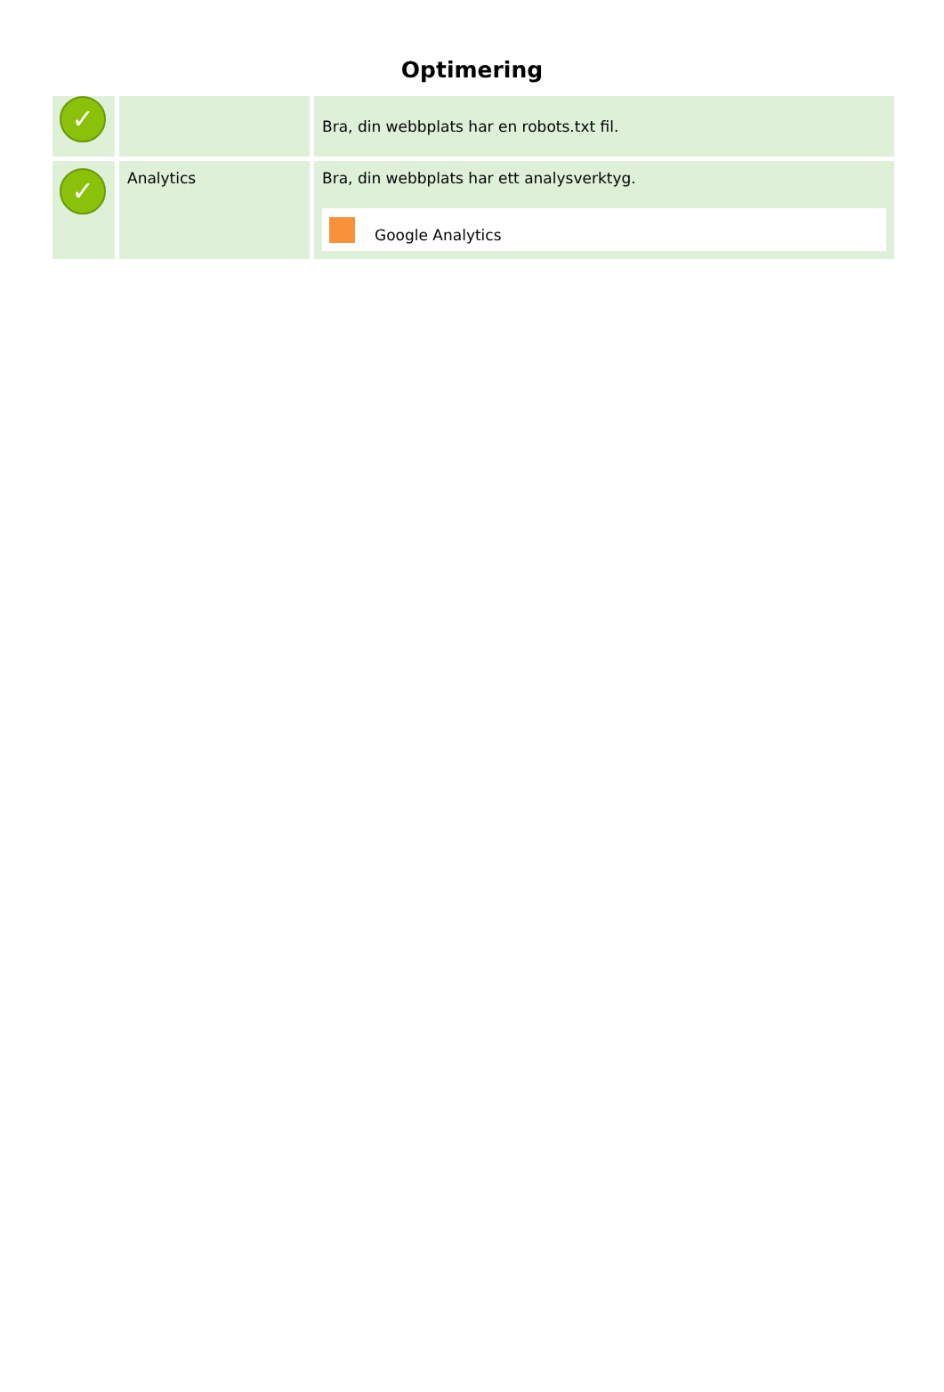Optimering
| ✓ | | Bra, din webbplats har en robots.txt fil. |
| ✓ | Analytics | Bra, din webbplats har ett analysverktyg. Google Analytics |